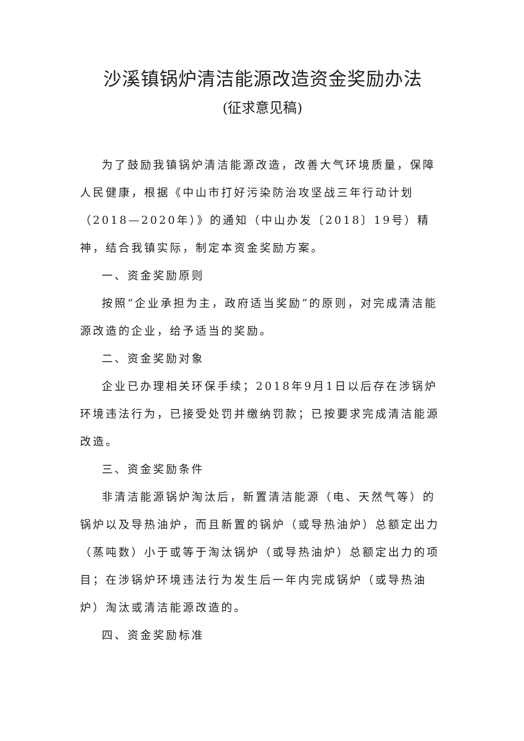沙溪镇锅炉清洁能源改造资金奖励办法
(征求意见稿)
为了鼓励我镇锅炉清洁能源改造，改善大气环境质量，保障人民健康，根据《中山市打好污染防治攻坚战三年行动计划（2018—2020年）》的通知（中山办发〔2018〕19号）精神，结合我镇实际，制定本资金奖励方案。
一、资金奖励原则
按照“企业承担为主，政府适当奖励”的原则，对完成清洁能源改造的企业，给予适当的奖励。
二、资金奖励对象
企业已办理相关环保手续；2018年9月1日以后存在涉锅炉环境违法行为，已接受处罚并缴纳罚款；已按要求完成清洁能源改造。
三、资金奖励条件
非清洁能源锅炉淘汰后，新置清洁能源（电、天然气等）的锅炉以及导热油炉，而且新置的锅炉（或导热油炉）总额定出力（蒸吨数）小于或等于淘汰锅炉（或导热油炉）总额定出力的项目；在涉锅炉环境违法行为发生后一年内完成锅炉（或导热油炉）淘汰或清洁能源改造的。
四、资金奖励标准